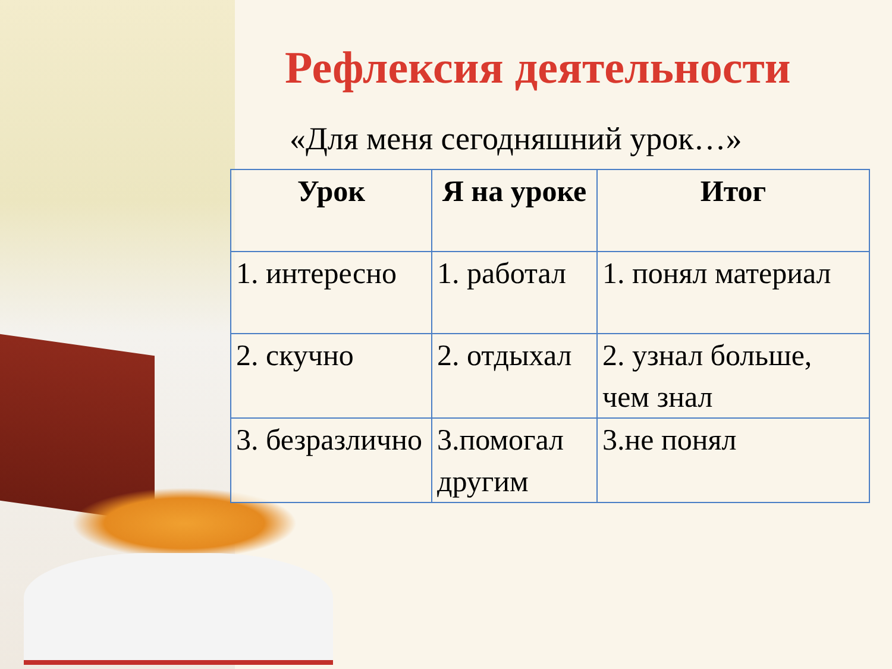Рефлексия деятельности
«Для меня сегодняшний урок…»
| Урок | Я на уроке | Итог |
| --- | --- | --- |
| 1. интересно | 1. работал | 1. понял материал |
| 2. скучно | 2. отдыхал | 2. узнал больше, чем знал |
| 3. безразлично | 3.помогал другим | 3.не понял |